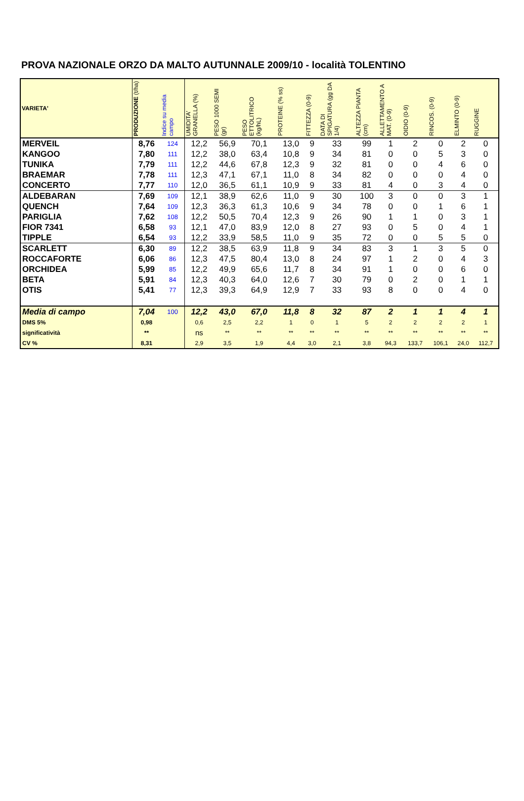PROVA NAZIONALE ORZO DA MALTO AUTUNNALE 2009/10 - località TOLENTINO
| VARIETA' | PRODUZIONE (t/ha) | Indice su media campo | UMIDITA' GRANELLA (%) | PESO 1000 SEMI (gr) | PESO ETTOLITRICO (kg/hL) | PROTEINE (% ss) | FITTEZZA (0-9) | DATA DI SPIGATURA (gg DA 1/4) | ALTEZZA PIANTA (cm) | ALLETTAMENTO A MAT. (0-9) | OIDIO (0-9) | RINCOS. (0-9) | ELMINTO (0-9) | RUGGINE |
| --- | --- | --- | --- | --- | --- | --- | --- | --- | --- | --- | --- | --- | --- | --- |
| MERVEIL | 8,76 | 124 | 12,2 | 56,9 | 70,1 | 13,0 | 9 | 33 | 99 | 1 | 2 | 0 | 2 | 0 |
| KANGOO | 7,80 | 111 | 12,2 | 38,0 | 63,4 | 10,8 | 9 | 34 | 81 | 0 | 0 | 5 | 3 | 0 |
| TUNIKA | 7,79 | 111 | 12,2 | 44,6 | 67,8 | 12,3 | 9 | 32 | 81 | 0 | 0 | 4 | 6 | 0 |
| BRAEMAR | 7,78 | 111 | 12,3 | 47,1 | 67,1 | 11,0 | 8 | 34 | 82 | 0 | 0 | 0 | 4 | 0 |
| CONCERTO | 7,77 | 110 | 12,0 | 36,5 | 61,1 | 10,9 | 9 | 33 | 81 | 4 | 0 | 3 | 4 | 0 |
| ALDEBARAN | 7,69 | 109 | 12,1 | 38,9 | 62,6 | 11,0 | 9 | 30 | 100 | 3 | 0 | 0 | 3 | 1 |
| QUENCH | 7,64 | 109 | 12,3 | 36,3 | 61,3 | 10,6 | 9 | 34 | 78 | 0 | 0 | 1 | 6 | 1 |
| PARIGLIA | 7,62 | 108 | 12,2 | 50,5 | 70,4 | 12,3 | 9 | 26 | 90 | 1 | 1 | 0 | 3 | 1 |
| FIOR 7341 | 6,58 | 93 | 12,1 | 47,0 | 83,9 | 12,0 | 8 | 27 | 93 | 0 | 5 | 0 | 4 | 1 |
| TIPPLE | 6,54 | 93 | 12,2 | 33,9 | 58,5 | 11,0 | 9 | 35 | 72 | 0 | 0 | 5 | 5 | 0 |
| SCARLETT | 6,30 | 89 | 12,2 | 38,5 | 63,9 | 11,8 | 9 | 34 | 83 | 3 | 1 | 3 | 5 | 0 |
| ROCCAFORTE | 6,06 | 86 | 12,3 | 47,5 | 80,4 | 13,0 | 8 | 24 | 97 | 1 | 2 | 0 | 4 | 3 |
| ORCHIDEA | 5,99 | 85 | 12,2 | 49,9 | 65,6 | 11,7 | 8 | 34 | 91 | 1 | 0 | 0 | 6 | 0 |
| BETA | 5,91 | 84 | 12,3 | 40,3 | 64,0 | 12,6 | 7 | 30 | 79 | 0 | 2 | 0 | 1 | 1 |
| OTIS | 5,41 | 77 | 12,3 | 39,3 | 64,9 | 12,9 | 7 | 33 | 93 | 8 | 0 | 0 | 4 | 0 |
| Media di campo | 7,04 | 100 | 12,2 | 43,0 | 67,0 | 11,8 | 8 | 32 | 87 | 2 | 1 | 1 | 4 | 1 |
| DMS 5% | 0,98 | | 0,6 | 2,5 | 2,2 | 1 | 0 | 1 | 5 | 2 | 2 | 2 | 2 | 1 |
| significatività | ** | | ns | ** | ** | ** | ** | ** | ** | ** | ** | ** | ** | ** |
| CV % | 8,31 | | 2,9 | 3,5 | 1,9 | 4,4 | 3,0 | 2,1 | 3,8 | 94,3 | 133,7 | 106,1 | 24,0 | 112,7 |